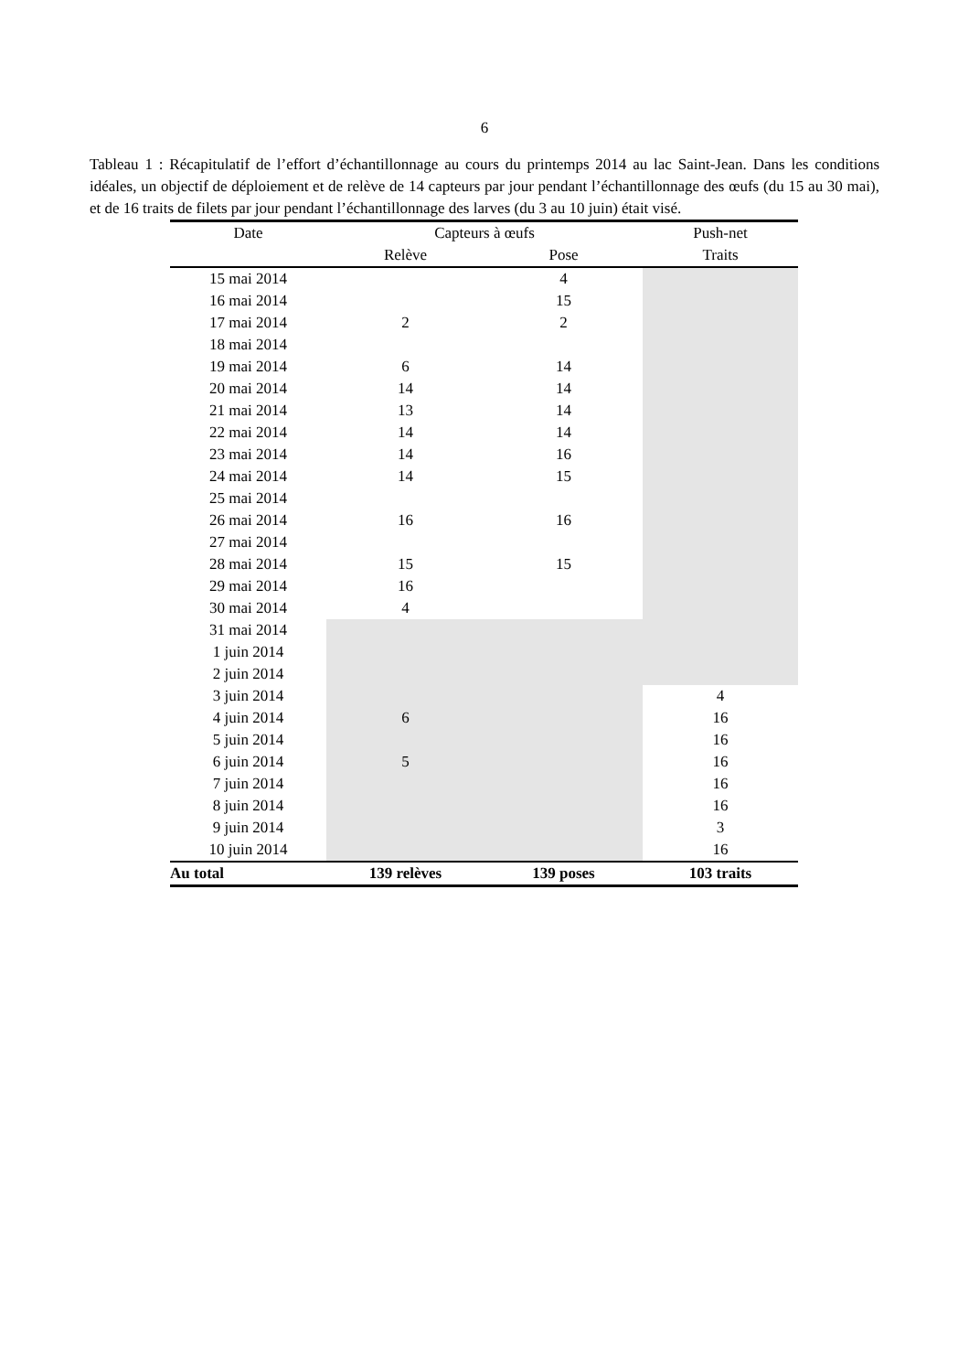6
Tableau 1 : Récapitulatif de l’effort d’échantillonnage au cours du printemps 2014 au lac Saint-Jean. Dans les conditions idéales, un objectif de déploiement et de relève de 14 capteurs par jour pendant l’échantillonnage des œufs (du 15 au 30 mai), et de 16 traits de filets par jour pendant l’échantillonnage des larves (du 3 au 10 juin) était visé.
| Date | Capteurs à œufs | | Push-net |
| --- | --- | --- | --- |
| | Relève | Pose | Traits |
| 15 mai 2014 | | 4 | |
| 16 mai 2014 | | 15 | |
| 17 mai 2014 | 2 | 2 | |
| 18 mai 2014 | | | |
| 19 mai 2014 | 6 | 14 | |
| 20 mai 2014 | 14 | 14 | |
| 21 mai 2014 | 13 | 14 | |
| 22 mai 2014 | 14 | 14 | |
| 23 mai 2014 | 14 | 16 | |
| 24 mai 2014 | 14 | 15 | |
| 25 mai 2014 | | | |
| 26 mai 2014 | 16 | 16 | |
| 27 mai 2014 | | | |
| 28 mai 2014 | 15 | 15 | |
| 29 mai 2014 | 16 | | |
| 30 mai 2014 | 4 | | |
| 31 mai 2014 | | | |
| 1 juin 2014 | | | |
| 2 juin 2014 | | | |
| 3 juin 2014 | | | 4 |
| 4 juin 2014 | 6 | | 16 |
| 5 juin 2014 | | | 16 |
| 6 juin 2014 | 5 | | 16 |
| 7 juin 2014 | | | 16 |
| 8 juin 2014 | | | 16 |
| 9 juin 2014 | | | 3 |
| 10 juin 2014 | | | 16 |
| Au total | 139 relèves | 139 poses | 103 traits |